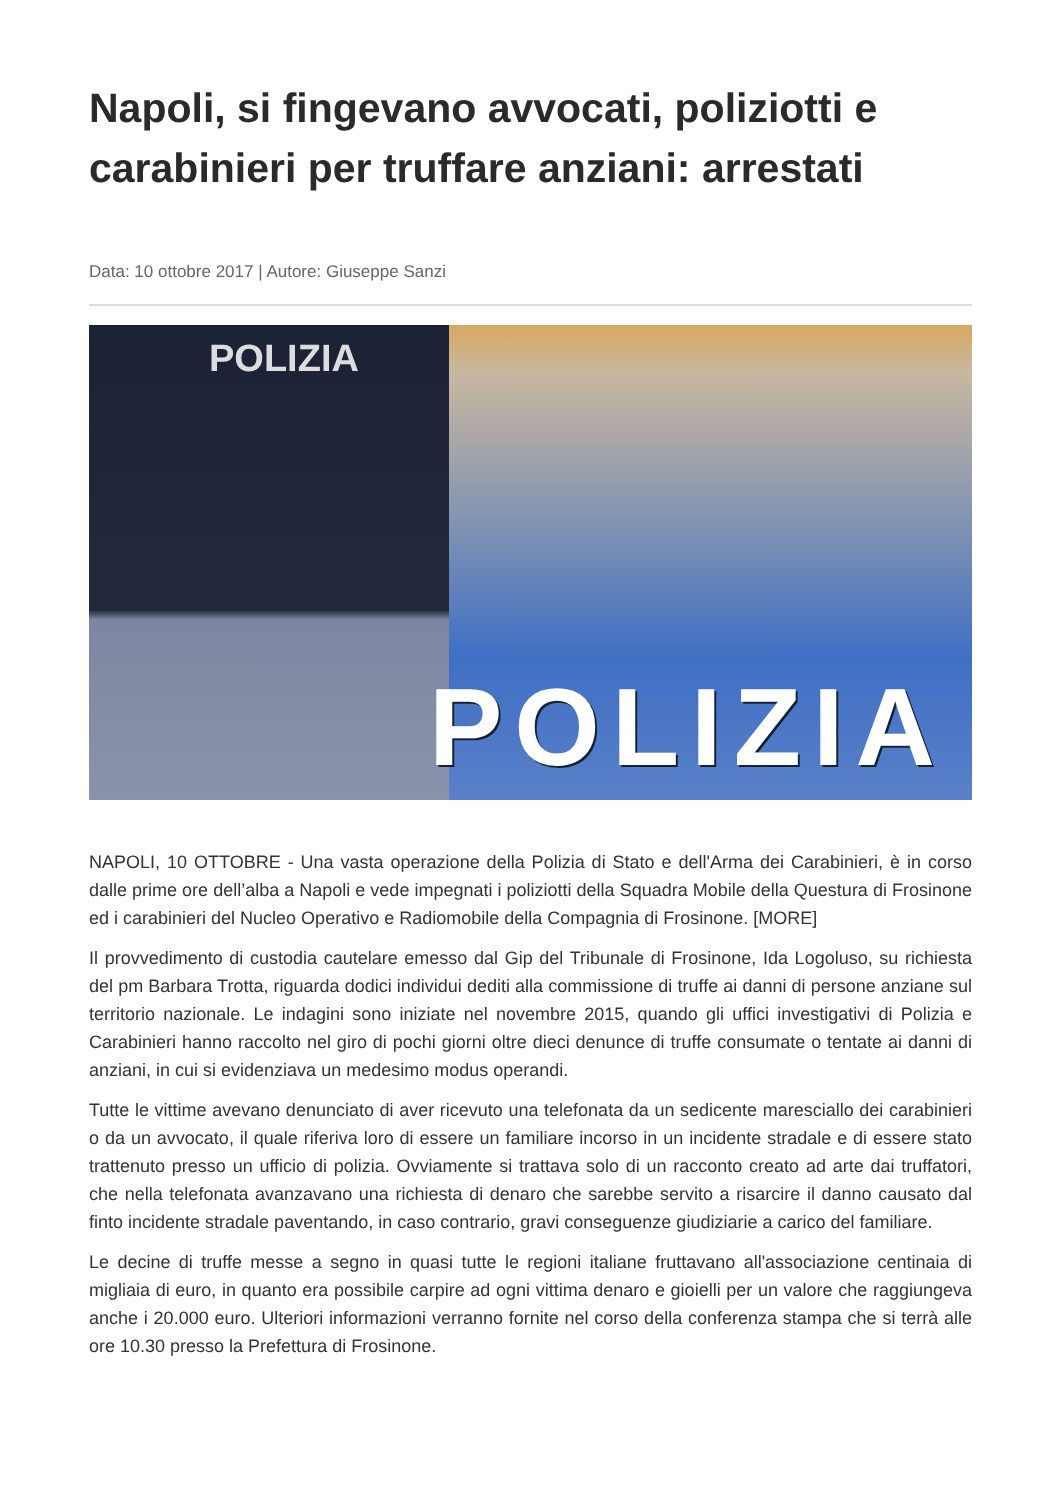Napoli, si fingevano avvocati, poliziotti e carabinieri per truffare anziani: arrestati
Data: 10 ottobre 2017 | Autore: Giuseppe Sanzi
POLIZIA
POLIZIA
NAPOLI, 10 OTTOBRE - Una vasta operazione della Polizia di Stato e dell'Arma dei Carabinieri, è in corso dalle prime ore dell’alba a Napoli e vede impegnati i poliziotti della Squadra Mobile della Questura di Frosinone ed i carabinieri del Nucleo Operativo e Radiomobile della Compagnia di Frosinone. [MORE]
Il provvedimento di custodia cautelare emesso dal Gip del Tribunale di Frosinone, Ida Logoluso, su richiesta del pm Barbara Trotta, riguarda dodici individui dediti alla commissione di truffe ai danni di persone anziane sul territorio nazionale. Le indagini sono iniziate nel novembre 2015, quando gli uffici investigativi di Polizia e Carabinieri hanno raccolto nel giro di pochi giorni oltre dieci denunce di truffe consumate o tentate ai danni di anziani, in cui si evidenziava un medesimo modus operandi.
Tutte le vittime avevano denunciato di aver ricevuto una telefonata da un sedicente maresciallo dei carabinieri o da un avvocato, il quale riferiva loro di essere un familiare incorso in un incidente stradale e di essere stato trattenuto presso un ufficio di polizia. Ovviamente si trattava solo di un racconto creato ad arte dai truffatori, che nella telefonata avanzavano una richiesta di denaro che sarebbe servito a risarcire il danno causato dal finto incidente stradale paventando, in caso contrario, gravi conseguenze giudiziarie a carico del familiare.
Le decine di truffe messe a segno in quasi tutte le regioni italiane fruttavano all'associazione centinaia di migliaia di euro, in quanto era possibile carpire ad ogni vittima denaro e gioielli per un valore che raggiungeva anche i 20.000 euro. Ulteriori informazioni verranno fornite nel corso della conferenza stampa che si terrà alle ore 10.30 presso la Prefettura di Frosinone.